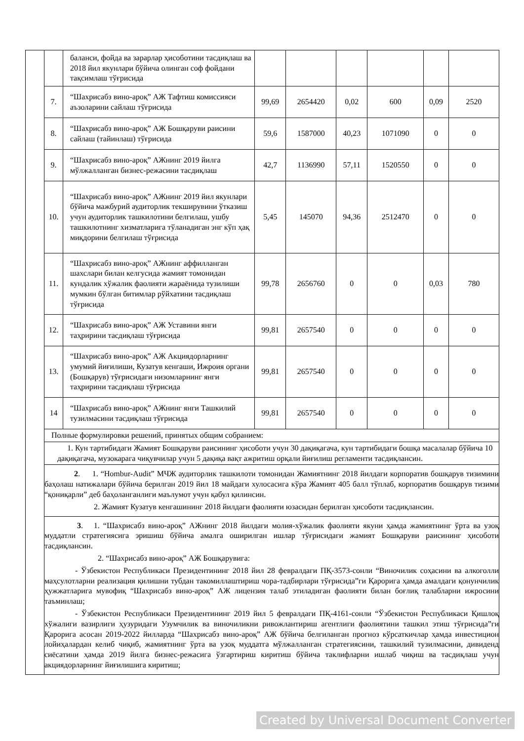| | | баланси, фойда ва зарарлар ҳисоботини тасдиқлаш ва 2018 йил якунлари бўйича олинган соф фойдани тақсимлаш тўғрисида | | | | | | |
| | 7. | “Шахрисабз вино-ароқ” АЖ Тафтиш комиссияси аъзоларини сайлаш тўғрисида | 99,69 | 2654420 | 0,02 | 600 | 0,09 | 2520 |
| | 8. | “Шахрисабз вино-ароқ” АЖ Бошқаруви раисини сайлаш (тайинлаш) тўғрисида | 59,6 | 1587000 | 40,23 | 1071090 | 0 | 0 |
| | 9. | “Шахрисабз вино-ароқ” АЖнинг 2019 йилга мўлжалланган бизнес-режасини тасдиқлаш | 42,7 | 1136990 | 57,11 | 1520550 | 0 | 0 |
| | 10. | “Шахрисабз вино-ароқ” АЖнинг 2019 йил якунлари бўйича мажбурий аудиторлик текширувини ўтказиш учун аудиторлик ташкилотини белгилаш, ушбу ташкилотнинг хизматларига тўланадиган энг кўп ҳақ миқдорини белгилаш тўғрисида | 5,45 | 145070 | 94,36 | 2512470 | 0 | 0 |
| | 11. | “Шахрисабз вино-ароқ” АЖнинг аффилланган шахслари билан келгусида жамият томонидан кундалик хўжалик фаолияти жараёнида тузилиши мумкин бўлган битимлар рўйхатини тасдиқлаш тўғрисида | 99,78 | 2656760 | 0 | 0 | 0,03 | 780 |
| | 12. | “Шахрисабз вино-ароқ” АЖ Уставини янги таҳририни тасдиқлаш тўғрисида | 99,81 | 2657540 | 0 | 0 | 0 | 0 |
| | 13. | “Шахрисабз вино-ароқ” АЖ Акциядорларнинг умумий йиғилиши, Кузатув кенгаши, Ижроия органи (Бошқарув) тўғрисидаги низомларнинг янги таҳририни тасдиқлаш тўғрисида | 99,81 | 2657540 | 0 | 0 | 0 | 0 |
| | 14 | “Шахрисабз вино-ароқ” АЖнинг янги Ташкилий тузилмасини тасдиқлаш тўғрисида | 99,81 | 2657540 | 0 | 0 | 0 | 0 |
| | Полные формулировки решений, принятых общим собранием: | | | | | | | |
| | 1. Кун тартибидаги Жамият Бошқаруви раисининг ҳисоботи учун 30 дақиқагача, кун тартибидаги бошқа масалалар бўйича 10 дақиқагача, музокарага чиқувчилар учун 5 дақиқа вақт ажритиш орқали йиғилиш регламенти тасдиқлансин. | | | | | | | |
| | 2 . 1. “Hombur-Audit” МЧЖ аудиторлик ташкилоти томонидан Жамиятнинг 2018 йилдаги корпоратив бошқарув тизимини баҳолаш натижалари бўйича берилган 2019 йил 18 майдаги хулосасига кўра Жамият 405 балл тўплаб, корпоратив бошқарув тизими “қониқарли” деб баҳоланганлиги маълумот учун қабул қилинсин. 2. Жамият Кузатув кенгашининг 2018 йилдаги фаолияти юзасидан берилган ҳисоботи тасдиқлансин. | | | | | | | |
| | 3 . 1. “Шахрисабз вино-ароқ” АЖнинг 2018 йилдаги молия-хўжалик фаолияти якуни ҳамда жамиятнинг ўрта ва узоқ муддатли стратегиясига эришиш бўйича амалга оширилган ишлар тўғрисидаги жамият Бошқаруви раисининг ҳисоботи тасдиқлансин. 2. “Шахрисабз вино-ароқ” АЖ Бошқарувига: - Ўзбекистон Республикаси Президентининг 2018 йил 28 февралдаги ПҚ-3573-сонли “Виночилик соҳасини ва алкоголли маҳсулотларни реализация қилишни тубдан такомиллаштириш чора-тадбирлари тўғрисида”ги Қарорига ҳамда амалдаги қонунчилик ҳужжатларига мувофиқ “Шахрисабз вино-ароқ” АЖ лицензия талаб этиладиган фаолияти билан боғлиқ талабларни ижросини таъминлаш; - Ўзбекистон Республикаси Президентининг 2019 йил 5 февралдаги ПҚ-4161-сонли “Ўзбекистон Республикаси Қишлоқ хўжалиги вазирлиги ҳузуридаги Узумчилик ва виночиликни ривожлантириш агентлиги фаолиятини ташкил этиш тўғрисида”ги Қарорига асосан 2019-2022 йилларда “Шахрисабз вино-ароқ” АЖ бўйича белгиланган прогноз кўрсаткичлар ҳамда инвестицион лойиҳалардан келиб чиқиб, жамиятнинг ўрта ва узоқ муддатга мўлжалланган стратегиясини, ташкилий тузилмасини, дивиденд сиёсатини ҳамда 2019 йилга бизнес-режасига ўзгартириш киритиш бўйича таклифларни ишлаб чиқиш ва тасдиқлаш учун акциядорларнинг йиғилишига киритиш; | | | | | | | |
Created by Universal Document Converter